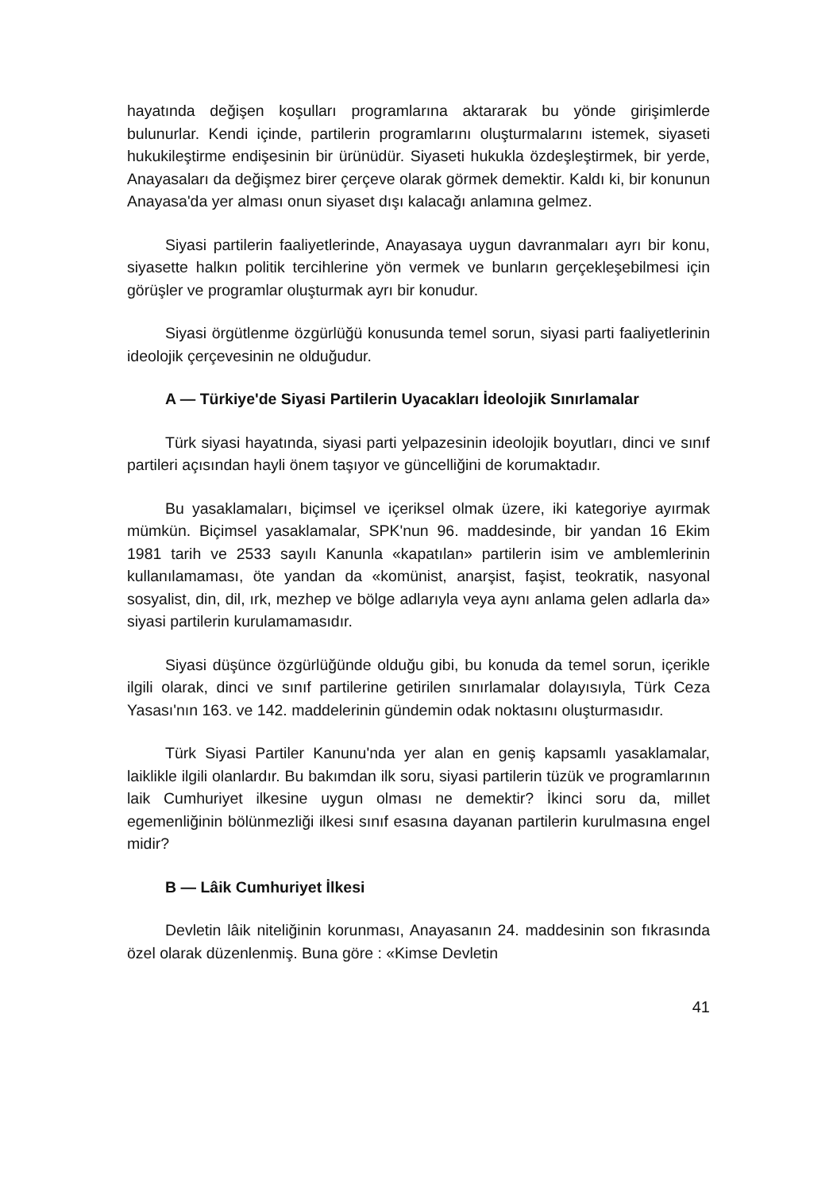hayatında değişen koşulları programlarına aktararak bu yönde girişimlerde bulunurlar. Kendi içinde, partilerin programlarını oluşturmalarını istemek, siyaseti hukukileştirme endişesinin bir ürünüdür. Siyaseti hukukla özdeşleştirmek, bir yerde, Anayasaları da değişmez birer çerçeve olarak görmek demektir. Kaldı ki, bir konunun Anayasa'da yer alması onun siyaset dışı kalacağı anlamına gelmez.
Siyasi partilerin faaliyetlerinde, Anayasaya uygun davranmaları ayrı bir konu, siyasette halkın politik tercihlerine yön vermek ve bunların gerçekleşebilmesi için görüşler ve programlar oluşturmak ayrı bir konudur.
Siyasi örgütlenme özgürlüğü konusunda temel sorun, siyasi parti faaliyetlerinin ideolojik çerçevesinin ne olduğudur.
A — Türkiye'de Siyasi Partilerin Uyacakları İdeolojik Sınırlamalar
Türk siyasi hayatında, siyasi parti yelpazesinin ideolojik boyutları, dinci ve sınıf partileri açısından hayli önem taşıyor ve güncelliğini de korumaktadır.
Bu yasaklamaları, biçimsel ve içeriksel olmak üzere, iki kategoriye ayırmak mümkün. Biçimsel yasaklamalar, SPK'nun 96. maddesinde, bir yandan 16 Ekim 1981 tarih ve 2533 sayılı Kanunla «kapatılan» partilerin isim ve amblemlerinin kullanılamaması, öte yandan da «komünist, anarşist, faşist, teokratik, nasyonal sosyalist, din, dil, ırk, mezhep ve bölge adlarıyla veya aynı anlama gelen adlarla da» siyasi partilerin kurulamamasıdır.
Siyasi düşünce özgürlüğünde olduğu gibi, bu konuda da temel sorun, içerikle ilgili olarak, dinci ve sınıf partilerine getirilen sınırlamalar dolayısıyla, Türk Ceza Yasası'nın 163. ve 142. maddelerinin gündemin odak noktasını oluşturmasıdır.
Türk Siyasi Partiler Kanunu'nda yer alan en geniş kapsamlı yasaklamalar, laiklikle ilgili olanlardır. Bu bakımdan ilk soru, siyasi partilerin tüzük ve programlarının laik Cumhuriyet ilkesine uygun olması ne demektir? İkinci soru da, millet egemenliğinin bölünmezliği ilkesi sınıf esasına dayanan partilerin kurulmasına engel midir?
B — Lâik Cumhuriyet İlkesi
Devletin lâik niteliğinin korunması, Anayasanın 24. maddesinin son fıkrasında özel olarak düzenlenmiş. Buna göre : «Kimse Devletin
41